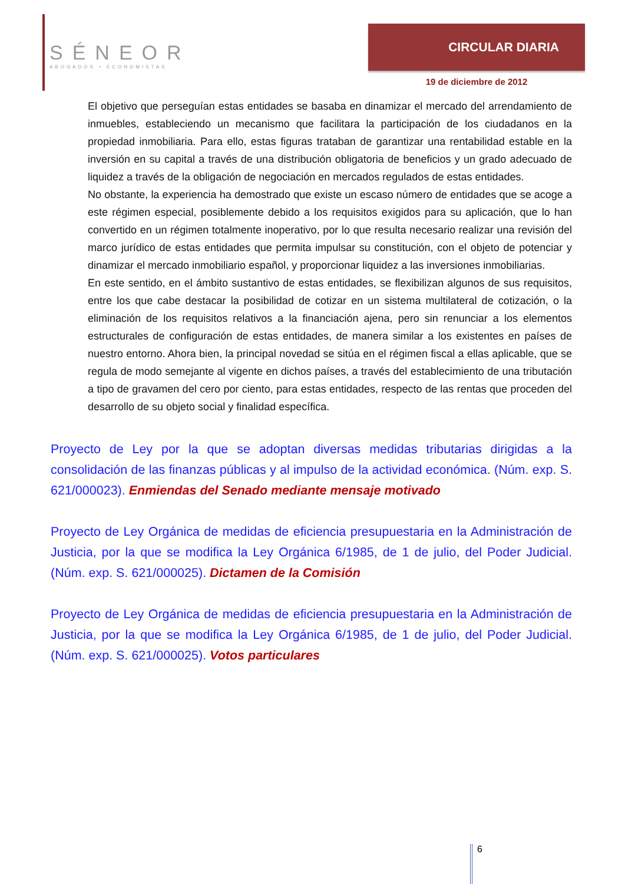SÉNEOR
ABOGADOS • ECONOMISTAS
CIRCULAR DIARIA
19 de diciembre de 2012
El objetivo que perseguían estas entidades se basaba en dinamizar el mercado del arrendamiento de inmuebles, estableciendo un mecanismo que facilitara la participación de los ciudadanos en la propiedad inmobiliaria. Para ello, estas figuras trataban de garantizar una rentabilidad estable en la inversión en su capital a través de una distribución obligatoria de beneficios y un grado adecuado de liquidez a través de la obligación de negociación en mercados regulados de estas entidades.
No obstante, la experiencia ha demostrado que existe un escaso número de entidades que se acoge a este régimen especial, posiblemente debido a los requisitos exigidos para su aplicación, que lo han convertido en un régimen totalmente inoperativo, por lo que resulta necesario realizar una revisión del marco jurídico de estas entidades que permita impulsar su constitución, con el objeto de potenciar y dinamizar el mercado inmobiliario español, y proporcionar liquidez a las inversiones inmobiliarias.
En este sentido, en el ámbito sustantivo de estas entidades, se flexibilizan algunos de sus requisitos, entre los que cabe destacar la posibilidad de cotizar en un sistema multilateral de cotización, o la eliminación de los requisitos relativos a la financiación ajena, pero sin renunciar a los elementos estructurales de configuración de estas entidades, de manera similar a los existentes en países de nuestro entorno. Ahora bien, la principal novedad se sitúa en el régimen fiscal a ellas aplicable, que se regula de modo semejante al vigente en dichos países, a través del establecimiento de una tributación a tipo de gravamen del cero por ciento, para estas entidades, respecto de las rentas que proceden del desarrollo de su objeto social y finalidad específica.
Proyecto de Ley por la que se adoptan diversas medidas tributarias dirigidas a la consolidación de las finanzas públicas y al impulso de la actividad económica. (Núm. exp. S. 621/000023). Enmiendas del Senado mediante mensaje motivado
Proyecto de Ley Orgánica de medidas de eficiencia presupuestaria en la Administración de Justicia, por la que se modifica la Ley Orgánica 6/1985, de 1 de julio, del Poder Judicial. (Núm. exp. S. 621/000025). Dictamen de la Comisión
Proyecto de Ley Orgánica de medidas de eficiencia presupuestaria en la Administración de Justicia, por la que se modifica la Ley Orgánica 6/1985, de 1 de julio, del Poder Judicial. (Núm. exp. S. 621/000025). Votos particulares
6